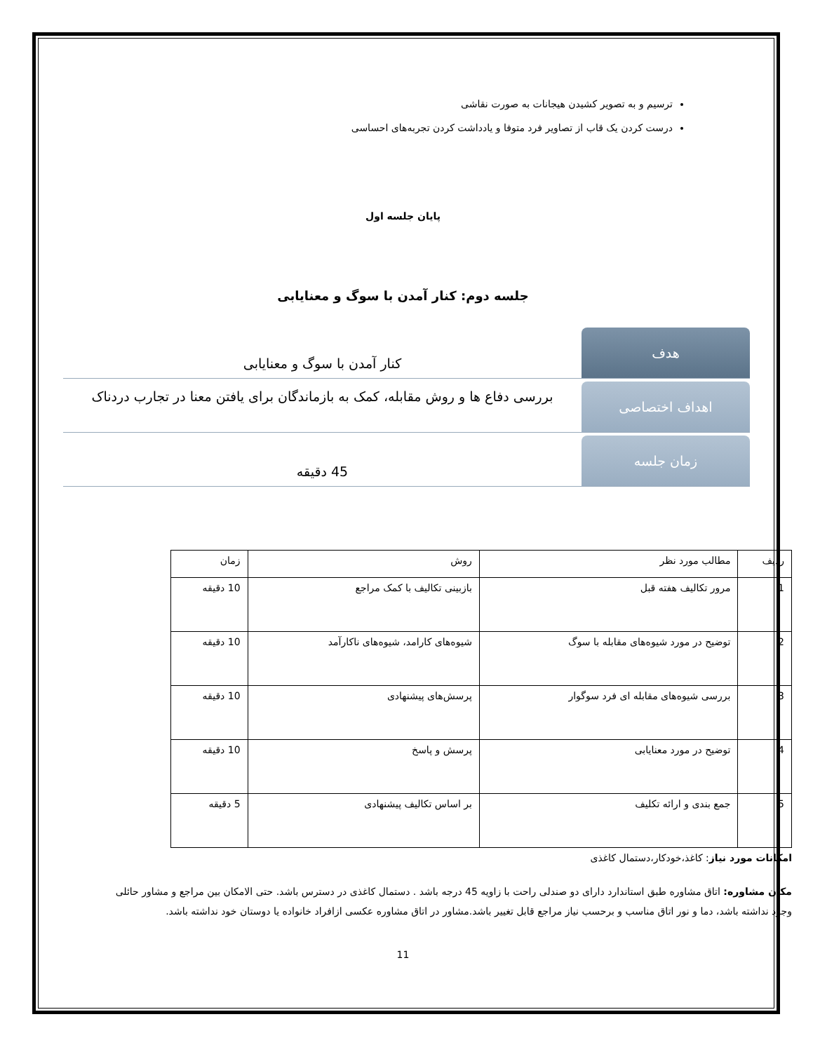ترسیم و به تصویر کشیدن هیجانات به صورت نقاشی
درست کردن یک قاب از تصاویر فرد متوفا و یادداشت کردن تجربه‌های احساسی
پایان جلسه اول
جلسه دوم: کنار آمدن با سوگ و معنایابی
هدف
کنار آمدن با سوگ و معنایابی
اهداف اختصاصی
بررسی دفاع ها و روش مقابله، کمک به بازماندگان برای یافتن معنا در تجارب دردناک
زمان جلسه
45 دقیقه
| ردیف | مطالب مورد نظر | روش | زمان |
| --- | --- | --- | --- |
| 1 | مرور تکالیف هفته قبل | بازبینی تکالیف با کمک مراجع | 10 دقیقه |
| 2 | توضیح در مورد شیوه‌های مقابله با سوگ | شیوه‌های کارامد، شیوه‌های ناکارآمد | 10 دقیقه |
| 3 | بررسی شیوه‌های مقابله ای فرد سوگوار | پرسش‌های پیشنهادی | 10 دقیقه |
| 4 | توضیح در مورد معنایابی | پرسش و پاسخ | 10 دقیقه |
| 5 | جمع بندی و ارائه تکلیف | بر اساس تکالیف پیشنهادی | 5 دقیقه |
امکانات مورد نیاز: کاغذ،خودکار،دستمال کاغذی
مکان مشاوره: اتاق مشاوره طبق استاندارد دارای دو صندلی راحت با زاویه 45 درجه باشد . دستمال کاغذی در دسترس باشد. حتی الامکان بین مراجع و مشاور حائلی وجود نداشته باشد، دما و نور اتاق مناسب و برحسب نیاز مراجع قابل تغییر باشد.مشاور در اتاق مشاوره عکسی ازافراد خانواده یا دوستان خود نداشته باشد.
11